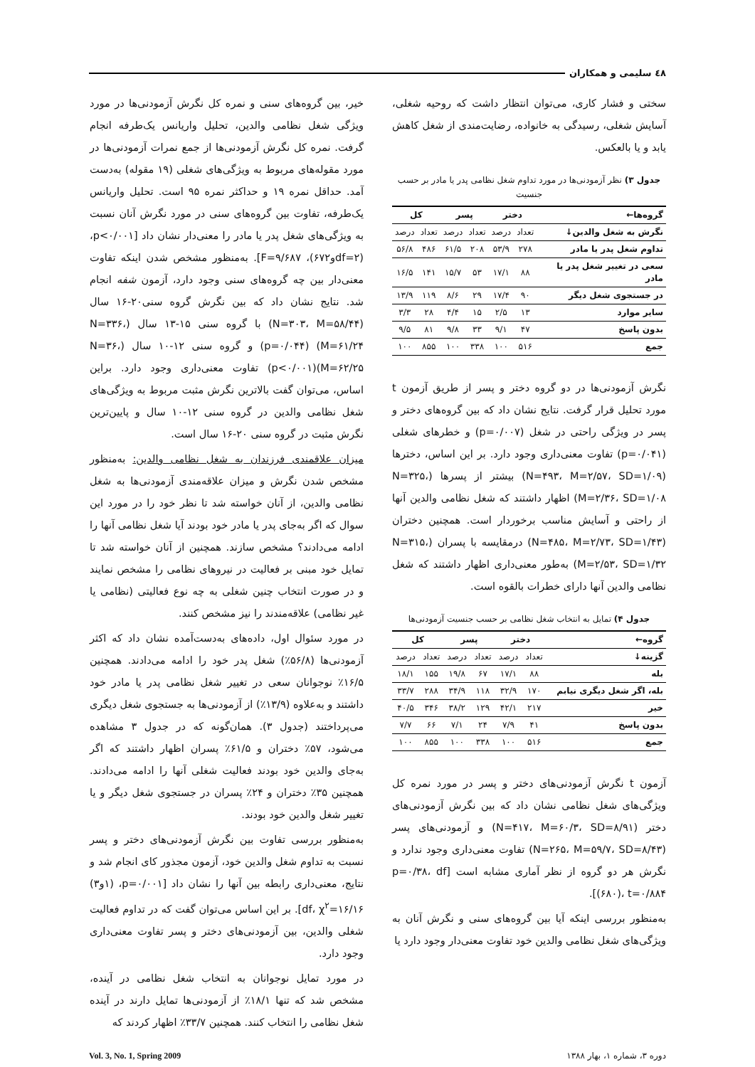٤٨ سلیمی و همکاران
سختی و فشار کاری، می‌توان انتظار داشت که روحیه شغلی، آسایش شغلی، رسیدگی به خانواده، رضایت‌مندی از شغل کاهش یابد و یا بالعکس.
جدول ۳) نظر آزمودنی‌ها در مورد تداوم شغل نظامی پدر یا مادر بر حسب جنسیت
| گروه‌ها← | دختر | | پسر | | کل | |
| --- | --- | --- | --- | --- | --- | --- |
| نگرش به شغل والدین↓ | تعداد | درصد | تعداد | درصد | تعداد | درصد |
| تداوم شغل پدر یا مادر | ۲۷۸ | ۵۳/۹ | ۲۰۸ | ۶۱/۵ | ۴۸۶ | ۵۶/۸ |
| سعی در تغییر شغل پدر یا مادر | ۸۸ | ۱۷/۱ | ۵۳ | ۱۵/۷ | ۱۴۱ | ۱۶/۵ |
| در جستجوی شغل دیگر | ۹۰ | ۱۷/۴ | ۲۹ | ۸/۶ | ۱۱۹ | ۱۳/۹ |
| سایر موارد | ۱۳ | ۲/۵ | ۱۵ | ۴/۴ | ۲۸ | ۳/۳ |
| بدون پاسخ | ۴۷ | ۹/۱ | ۳۳ | ۹/۸ | ۸۱ | ۹/۵ |
| جمع | ۵۱۶ | ۱۰۰ | ۳۳۸ | ۱۰۰ | ۸۵۵ | ۱۰۰ |
نگرش آزمودنی‌ها در دو گروه دختر و پسر از طریق آزمون t مورد تحلیل قرار گرفت. نتایج نشان داد که بین گروه‌های دختر و پسر در ویژگی راحتی در شغل (p=۰/۰۰۷) و خطرهای شغلی (p=۰/۰۴۱) تفاوت معنی‌داری وجود دارد. بر این اساس، دخترها (N=۴۹۳، M=۲/۵۷، SD=۱/۰۹) بیشتر از پسرها (N=۳۲۵، M=۲/۳۶، SD=۱/۰۸) اظهار داشتند که شغل نظامی والدین آنها از راحتی و آسایش مناسب برخوردار است. همچنین دختران (N=۴۸۵، M=۲/۷۳، SD=۱/۴۳) درمقایسه با پسران (N=۳۱۵، M=۲/۵۳، SD=۱/۳۲) به‌طور معنی‌داری اظهار داشتند که شغل نظامی والدین آنها دارای خطرات بالقوه است.
جدول ۴) تمایل به انتخاب شغل نظامی بر حسب جنسیت آزمودنی‌ها
| گروه← | دختر | | پسر | | کل | |
| --- | --- | --- | --- | --- | --- | --- |
| گزینه↓ | تعداد | درصد | تعداد | درصد | تعداد | درصد |
| بله | ۸۸ | ۱۷/۱ | ۶۷ | ۱۹/۸ | ۱۵۵ | ۱۸/۱ |
| بله، اگر شغل دیگری نیابم | ۱۷۰ | ۳۲/۹ | ۱۱۸ | ۳۴/۹ | ۲۸۸ | ۳۳/۷ |
| خیر | ۲۱۷ | ۴۲/۱ | ۱۲۹ | ۳۸/۲ | ۳۴۶ | ۴۰/۵ |
| بدون پاسخ | ۴۱ | ۷/۹ | ۲۴ | ۷/۱ | ۶۶ | ۷/۷ |
| جمع | ۵۱۶ | ۱۰۰ | ۳۳۸ | ۱۰۰ | ۸۵۵ | ۱۰۰ |
آزمون t نگرش آزمودنی‌های دختر و پسر در مورد نمره کل ویژگی‌های شغل نظامی نشان داد که بین نگرش آزمودنی‌های دختر (N=۴۱۷، M=۶۰/۳، SD=۸/۹۱) و آزمودنی‌های پسر (N=۲۶۵، M=۵۹/۷، SD=۸/۴۳) تفاوت معنی‌داری وجود ندارد و نگرش هر دو گروه از نظر آماری مشابه است [p=۰/۳۸، df (۶۸۰)، t=۰/۸۸۴].
به‌منظور بررسی اینکه آیا بین گروه‌های سنی و نگرش آنان به ویژگی‌های شغل نظامی والدین خود تفاوت معنی‌دار وجود دارد یا
خیر، بین گروه‌های سنی و نمره کل نگرش آزمودنی‌ها در مورد ویژگی شغل نظامی والدین، تحلیل واریانس یک‌طرفه انجام گرفت. نمره کل نگرش آزمودنی‌ها از جمع نمرات آزمودنی‌ها در مورد مقوله‌های مربوط به ویژگی‌های شغلی (۱۹ مقوله) به‌دست آمد. حداقل نمره ۱۹ و حداکثر نمره ۹۵ است. تحلیل واریانس یک‌طرفه، تفاوت بین گروه‌های سنی در مورد نگرش آنان نسبت به ویژگی‌های شغل پدر یا مادر را معنی‌دار نشان داد [p<۰/۰۰۱، (df=۲و۶۷۲)، F=۹/۶۸۷]. به‌منظور مشخص شدن اینکه تفاوت معنی‌دار بین چه گروه‌های سنی وجود دارد، آزمون شفه انجام شد. نتایج نشان داد که بین نگرش گروه سنی۲۰-۱۶ سال (N=۳۰۳، M=۵۸/۴۴) با گروه سنی ۱۵-۱۳ سال (N=۳۳۶، M=۶۱/۲۴) (p=۰/۰۴۴) و گروه سنی ۱۲-۱۰ سال (N=۳۶، M=۶۲/۲۵)(p<۰/۰۰۱) تفاوت معنی‌داری وجود دارد. براین اساس، می‌توان گفت بالاترین نگرش مثبت مربوط به ویژگی‌های شغل نظامی والدین در گروه سنی ۱۲-۱۰ سال و پایین‌ترین نگرش مثبت در گروه سنی ۲۰-۱۶ سال است.
میزان علاقمندی فرزندان به شغل نظامی والدین: به‌منظور مشخص شدن نگرش و میزان علاقه‌مندی آزمودنی‌ها به شغل نظامی والدین، از آنان خواسته شد تا نظر خود را در مورد این سوال که اگر به‌جای پدر یا مادر خود بودند آیا شغل نظامی آنها را ادامه می‌دادند؟ مشخص سازند. همچنین از آنان خواسته شد تا تمایل خود مبنی بر فعالیت در نیروهای نظامی را مشخص نمایند و در صورت انتخاب چنین شغلی به چه نوع فعالیتی (نظامی یا غیر نظامی) علاقه‌مندند را نیز مشخص کنند.
در مورد سئوال اول، داده‌های به‌دست‌آمده نشان داد که اکثر آزمودنی‌ها (۵۶/۸٪) شغل پدر خود را ادامه می‌دادند. همچنین ۱۶/۵٪ نوجوانان سعی در تغییر شغل نظامی پدر یا مادر خود داشتند و به‌علاوه (۱۳/۹٪) از آزمودنی‌ها به جستجوی شغل دیگری می‌پرداختند (جدول ۳). همان‌گونه که در جدول ۳ مشاهده می‌شود، ۵۷٪ دختران و ۶۱/۵٪ پسران اظهار داشتند که اگر به‌جای والدین خود بودند فعالیت شغلی آنها را ادامه می‌دادند. همچنین ۳۵٪ دختران و ۲۴٪ پسران در جستجوی شغل دیگر و یا تغییر شغل والدین خود بودند.
به‌منظور بررسی تفاوت بین نگرش آزمودنی‌های دختر و پسر نسبت به تداوم شغل والدین خود، آزمون مجذور کای انجام شد و نتایج، معنی‌داری رابطه بین آنها را نشان داد [p=۰/۰۰۱، (۱و۳) df، χ<sup>۲</sup>=۱۶/۱۶]. بر این اساس می‌توان گفت که در تداوم فعالیت شغلی والدین، بین آزمودنی‌های دختر و پسر تفاوت معنی‌داری وجود دارد.
در مورد تمایل نوجوانان به انتخاب شغل نظامی در آینده، مشخص شد که تنها ۱۸/۱٪ از آزمودنی‌ها تمایل دارند در آینده شغل نظامی را انتخاب کنند. همچنین ۳۳/۷٪ اظهار کردند که
دوره ۳، شماره ۱، بهار ۱۳۸۸ Vol. 3, No. 1, Spring 2009